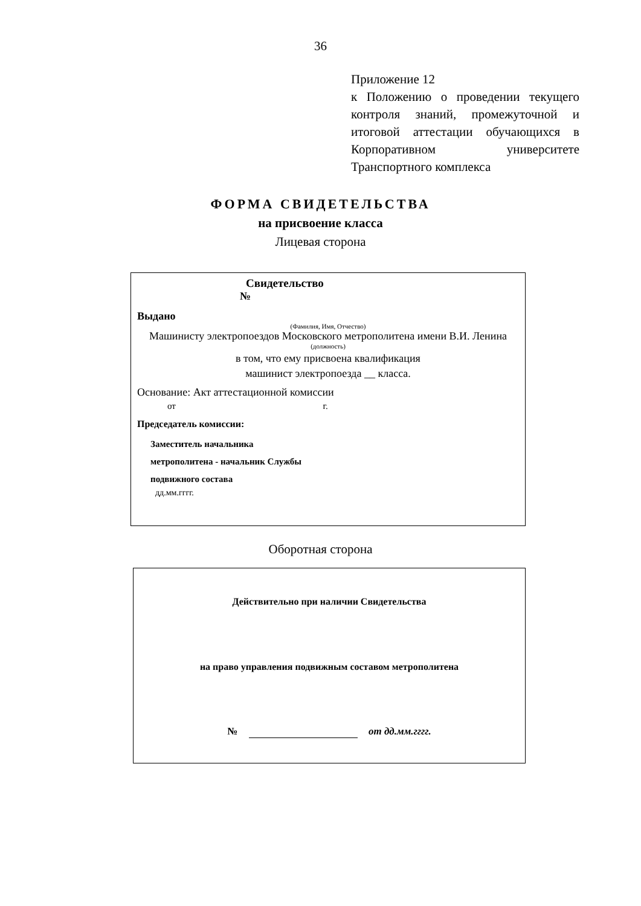36
Приложение 12
к Положению о проведении текущего контроля знаний, промежуточной и итоговой аттестации обучающихся в Корпоративном университете
Транспортного комплекса
ФОРМА СВИДЕТЕЛЬСТВА
на присвоение класса
Лицевая сторона
Свидетельство
№
Выдано
(Фамилия, Имя, Отчество)
Машинисту электропоездов Московского метрополитена имени В.И. Ленина
(должность)
в том, что ему присвоена квалификация
машинист электропоезда __ класса.
Основание: Акт аттестационной комиссии
от г.
Председатель комиссии:
Заместитель начальника
метрополитена - начальник Службы
подвижного состава
дд.мм.гггг.
Оборотная сторона
Действительно при наличии Свидетельства
на право управления подвижным составом метрополитена
№ от дд.мм.гггг.